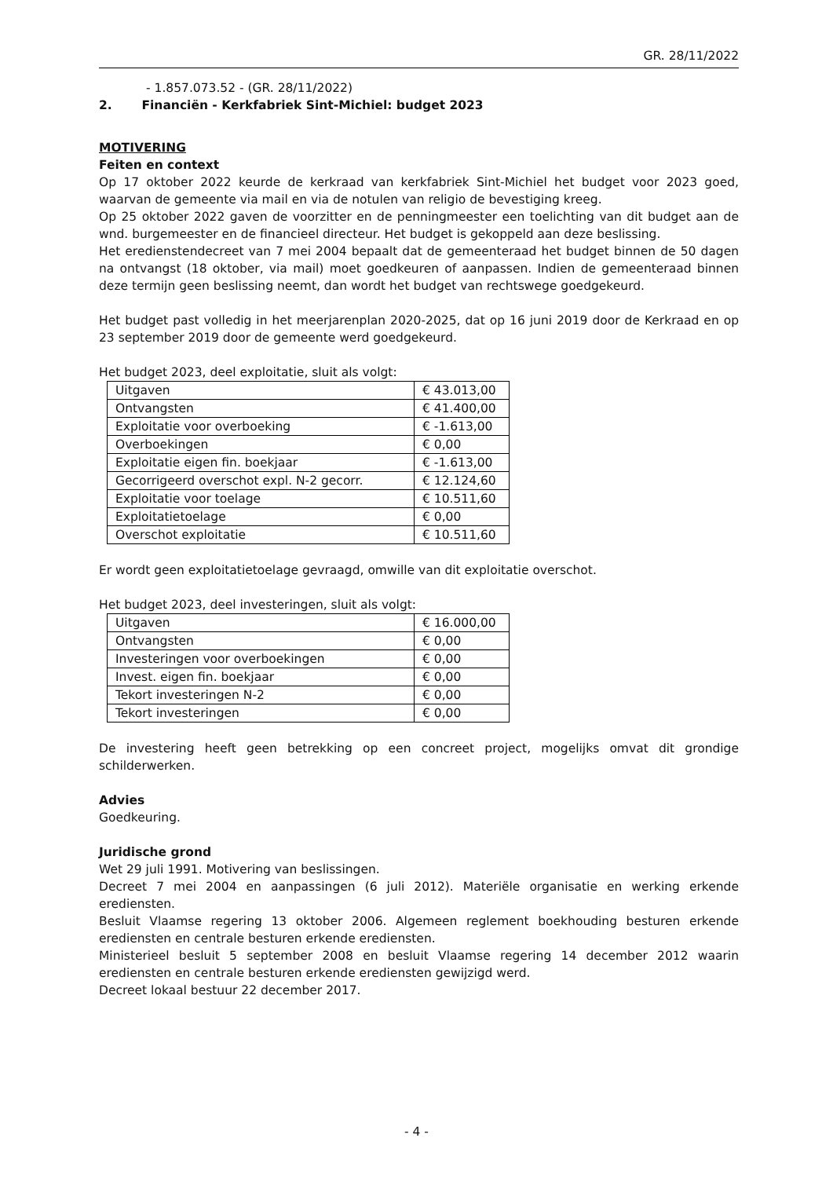GR. 28/11/2022
- 1.857.073.52 - (GR. 28/11/2022)
2. Financiën - Kerkfabriek Sint-Michiel: budget 2023
MOTIVERING
Feiten en context
Op 17 oktober 2022 keurde de kerkraad van kerkfabriek Sint-Michiel het budget voor 2023 goed, waarvan de gemeente via mail en via de notulen van religio de bevestiging kreeg.
Op 25 oktober 2022 gaven de voorzitter en de penningmeester een toelichting van dit budget aan de wnd. burgemeester en de financieel directeur. Het budget is gekoppeld aan deze beslissing.
Het eredienstendecreet van 7 mei 2004 bepaalt dat de gemeenteraad het budget binnen de 50 dagen na ontvangst (18 oktober, via mail) moet goedkeuren of aanpassen. Indien de gemeenteraad binnen deze termijn geen beslissing neemt, dan wordt het budget van rechtswege goedgekeurd.
Het budget past volledig in het meerjarenplan 2020-2025, dat op 16 juni 2019 door de Kerkraad en op 23 september 2019 door de gemeente werd goedgekeurd.
Het budget 2023, deel exploitatie, sluit als volgt:
| Uitgaven | € 43.013,00 |
| Ontvangsten | € 41.400,00 |
| Exploitatie voor overboeking | € -1.613,00 |
| Overboekingen | € 0,00 |
| Exploitatie eigen fin. boekjaar | € -1.613,00 |
| Gecorrigeerd overschot expl. N-2 gecorr. | € 12.124,60 |
| Exploitatie voor toelage | € 10.511,60 |
| Exploitatietoelage | € 0,00 |
| Overschot exploitatie | € 10.511,60 |
Er wordt geen exploitatietoelage gevraagd, omwille van dit exploitatie overschot.
Het budget 2023, deel investeringen, sluit als volgt:
| Uitgaven | € 16.000,00 |
| Ontvangsten | € 0,00 |
| Investeringen voor overboekingen | € 0,00 |
| Invest. eigen fin. boekjaar | € 0,00 |
| Tekort investeringen N-2 | € 0,00 |
| Tekort investeringen | € 0,00 |
De investering heeft geen betrekking op een concreet project, mogelijks omvat dit grondige schilderwerken.
Advies
Goedkeuring.
Juridische grond
Wet 29 juli 1991. Motivering van beslissingen.
Decreet 7 mei 2004 en aanpassingen (6 juli 2012). Materiële organisatie en werking erkende erediensten.
Besluit Vlaamse regering 13 oktober 2006. Algemeen reglement boekhouding besturen erkende erediensten en centrale besturen erkende erediensten.
Ministerieel besluit 5 september 2008 en besluit Vlaamse regering 14 december 2012 waarin erediensten en centrale besturen erkende erediensten gewijzigd werd.
Decreet lokaal bestuur 22 december 2017.
- 4 -